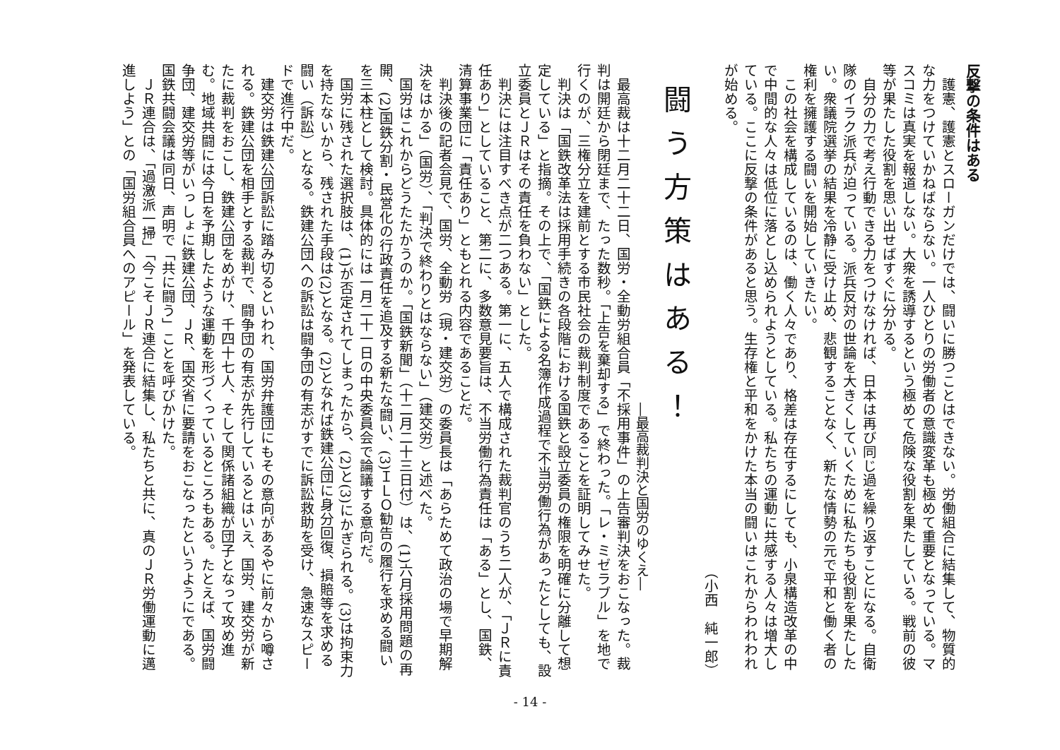反撃の条件はある
護憲、護憲とスローガンだけでは、闘いに勝つことはできない。労働組合に結集して、物質的な力をつけていかねばならない。一人ひとりの労働者の意識変革も極めて重要となっている。マスコミは真実を報道しない。大衆を誘導するという極めて危険な役割を果たしている。戦前の彼等が果たした役割を思い出せばすぐに分かる。
自分の力で考え行動できる力をつけなければ、日本は再び同じ過を繰り返すことになる。自衛隊のイラク派兵が迫っている。派兵反対の世論を大きくしていくために私たちも役割を果たしたい。衆議院選挙の結果を冷静に受け止め、悲観することなく、新たな情勢の元で平和と働く者の権利を擁護する闘いを開始していきたい。
この社会を構成しているのは、働く人々であり、格差は存在するにしても、小泉構造改革の中で中間的な人々は低位に落とし込められようとしている。私たちの運動に共感する人々は増大している。ここに反撃の条件があると思う。生存権と平和をかけた本当の闘いはこれからわれわれが始める。
（小西　純一郎）
闘う方策はある！
―最高裁判決と国労のゆくえ―
最高裁は十二月二十二日、国労・全動労組合員「不採用事件」の上告審判決をおこなった。裁判は開廷から閉廷まで、たった数秒。「上告を棄却する」で終わった。「レ・ミゼラブル」を地で行くのが、三権分立を建前とする市民社会の裁判制度であることを証明してみせた。
判決は「国鉄改革法は採用手続きの各段階における国鉄と設立委員の権限を明確に分離して想定している」と指摘。その上で、「国鉄による名簿作成過程で不当労働行為があったとしても、設立委員とＪＲはその責任を負わない」とした。
判決には注目すべき点が二つある。第一に、五人で構成された裁判官のうち二人が、「ＪＲに責任あり」としていること、第二に、多数意見要旨は、不当労働行為責任は「ある」とし、国鉄、清算事業団に「責任あり」ともとれる内容であることだ。
判決後の記者会見で、国労、全動労（現・建交労）の委員長は「あらためて政治の場で早期解決をはかる」（国労）、「判決で終わりとはならない」（建交労）と述べた。
国労はこれからどうたたかうのか。「国鉄新聞」（十二月二十三日付）は、(1)六月採用問題の再開、(2)国鉄分割・民営化の行政責任を追及する新たな闘い、(3)ＩＬＯ勧告の履行を求める闘いを三本柱として検討。具体的には一月二十一日の中央委員会で論議する意向だ。
国労に残された選択肢は、(1)が否定されてしまったから、(2)と(3)にかぎられる。(3)は拘束力を持たないから、残された手段は(2)となる。(2)となれば鉄建公団に身分回復、損賠等を求める闘い（訴訟）となる。鉄建公団への訴訟は闘争団の有志がすでに訴訟救助を受け、急速なスピードで進行中だ。
建交労は鉄建公団訴訟に踏み切るといわれ、国労弁護団にもその意向があるやに前々から噂される。鉄建公団を相手とする裁判で、闘争団の有志が先行しているとはいえ、国労、建交労が新たに裁判をおこし、鉄建公団をめがけ、千四十七人、そして関係諸組織が団子となって攻め進む。地域共闘には今日を予期したような運動を形づくっているところもある。たとえば、国労闘争団、建交労等がいっしょに鉄建公団、ＪＲ、国交省に要請をおこなったというようにである。国鉄共闘会議は同日、声明で「共に闘う」ことを呼びかけた。
ＪＲ連合は、「過激派一掃」「今こそＪＲ連合に結集し、私たちと共に、真のＪＲ労働運動に邁進しよう」との「国労組合員へのアピール」を発表している。
- 14 -